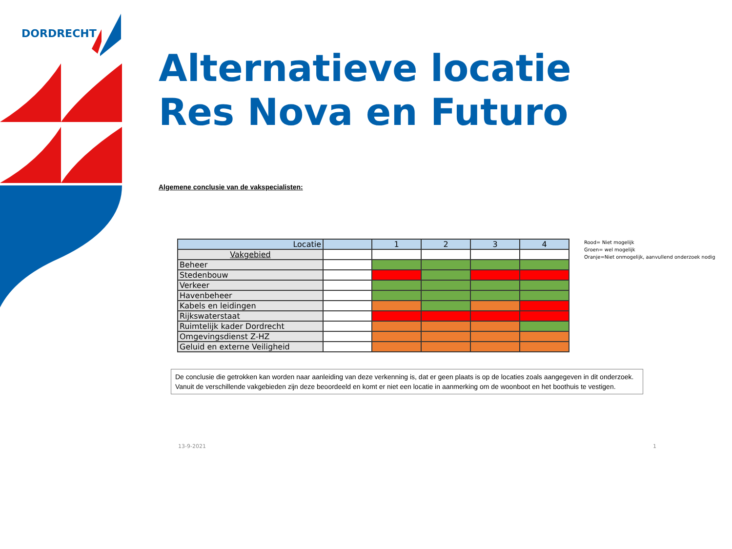DORDRECHT
Alternatieve locatie
Res Nova en Futuro
Algemene conclusie van de vakspecialisten:
| Locatie | | 1 | 2 | 3 | 4 |
| --- | --- | --- | --- | --- | --- |
| Vakgebied | | | | | |
| Beheer | | | | | |
| Stedenbouw | | | | | |
| Verkeer | | | | | |
| Havenbeheer | | | | | |
| Kabels en leidingen | | | | | |
| Rijkswaterstaat | | | | | |
| Ruimtelijk kader Dordrecht | | | | | |
| Omgevingsdienst Z-HZ | | | | | |
| Geluid en externe Veiligheid | | | | | |
Rood= Niet mogelijk
Groen= wel mogelijk
Oranje=Niet onmogelijk, aanvullend onderzoek nodig
De conclusie die getrokken kan worden naar aanleiding van deze verkenning is, dat er geen plaats is op de locaties zoals aangegeven in dit onderzoek. Vanuit de verschillende vakgebieden zijn deze beoordeeld en komt er niet een locatie in aanmerking om de woonboot en het boothuis te vestigen.
13-9-2021 1